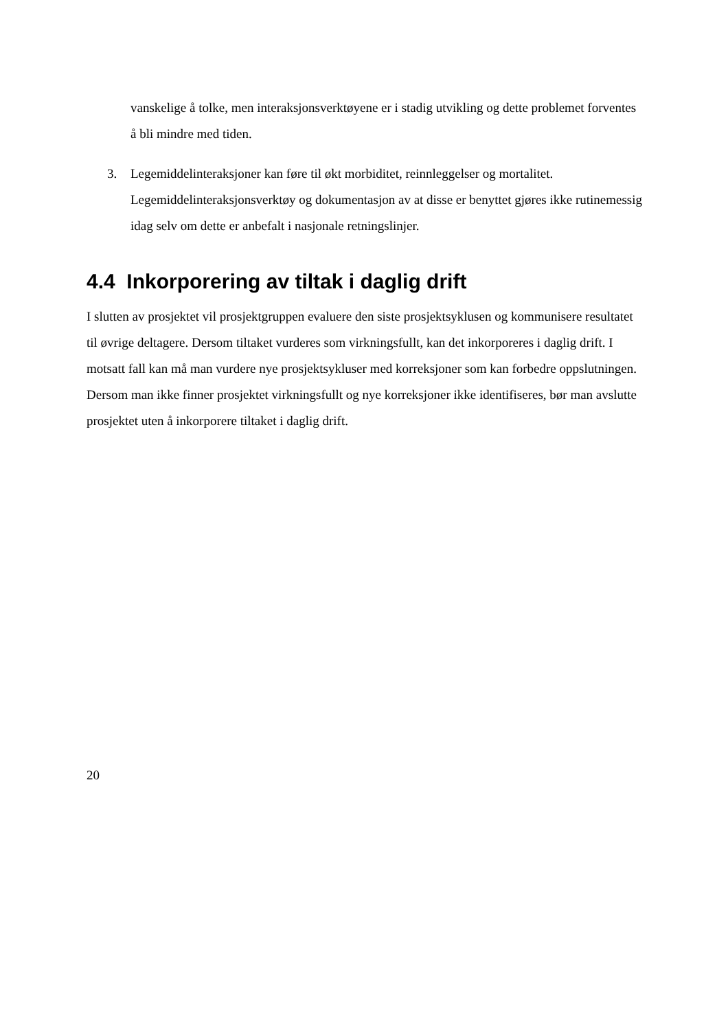vanskelige å tolke, men interaksjonsverktøyene er i stadig utvikling og dette problemet forventes å bli mindre med tiden.
3. Legemiddelinteraksjoner kan føre til økt morbiditet, reinnleggelser og mortalitet. Legemiddelinteraksjonsverktøy og dokumentasjon av at disse er benyttet gjøres ikke rutinemessig idag selv om dette er anbefalt i nasjonale retningslinjer.
4.4 Inkorporering av tiltak i daglig drift
I slutten av prosjektet vil prosjektgruppen evaluere den siste prosjektsyklusen og kommunisere resultatet til øvrige deltagere. Dersom tiltaket vurderes som virkningsfullt, kan det inkorporeres i daglig drift. I motsatt fall kan må man vurdere nye prosjektsykluser med korreksjoner som kan forbedre oppslutningen. Dersom man ikke finner prosjektet virkningsfullt og nye korreksjoner ikke identifiseres, bør man avslutte prosjektet uten å inkorporere tiltaket i daglig drift.
20